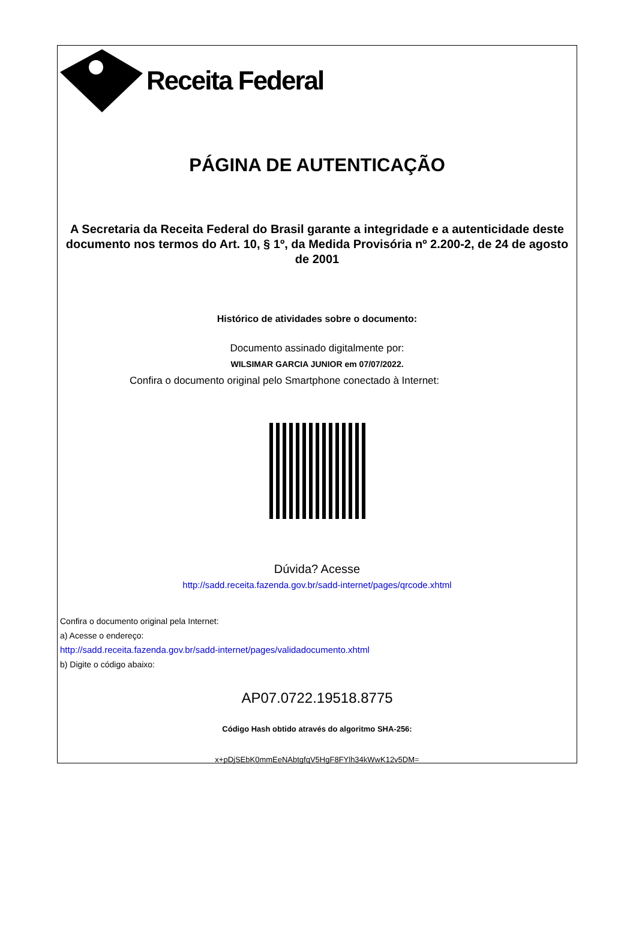Receita Federal
PÁGINA DE AUTENTICAÇÃO
A Secretaria da Receita Federal do Brasil garante a integridade e a autenticidade deste documento nos termos do Art. 10, § 1º, da Medida Provisória nº 2.200-2, de 24 de agosto de 2001
Histórico de atividades sobre o documento:
Documento assinado digitalmente por:
WILSIMAR GARCIA JUNIOR em 07/07/2022.
Confira o documento original pelo Smartphone conectado à Internet:
Dúvida? Acesse
http://sadd.receita.fazenda.gov.br/sadd-internet/pages/qrcode.xhtml
Confira o documento original pela Internet:
a) Acesse o endereço:
http://sadd.receita.fazenda.gov.br/sadd-internet/pages/validadocumento.xhtml
b) Digite o código abaixo:
AP07.0722.19518.8775
Código Hash obtido através do algoritmo SHA-256:
x+pDjSEbK0mmEeNAbtgfqV5HgF8FYlh34kWwK12v5DM=